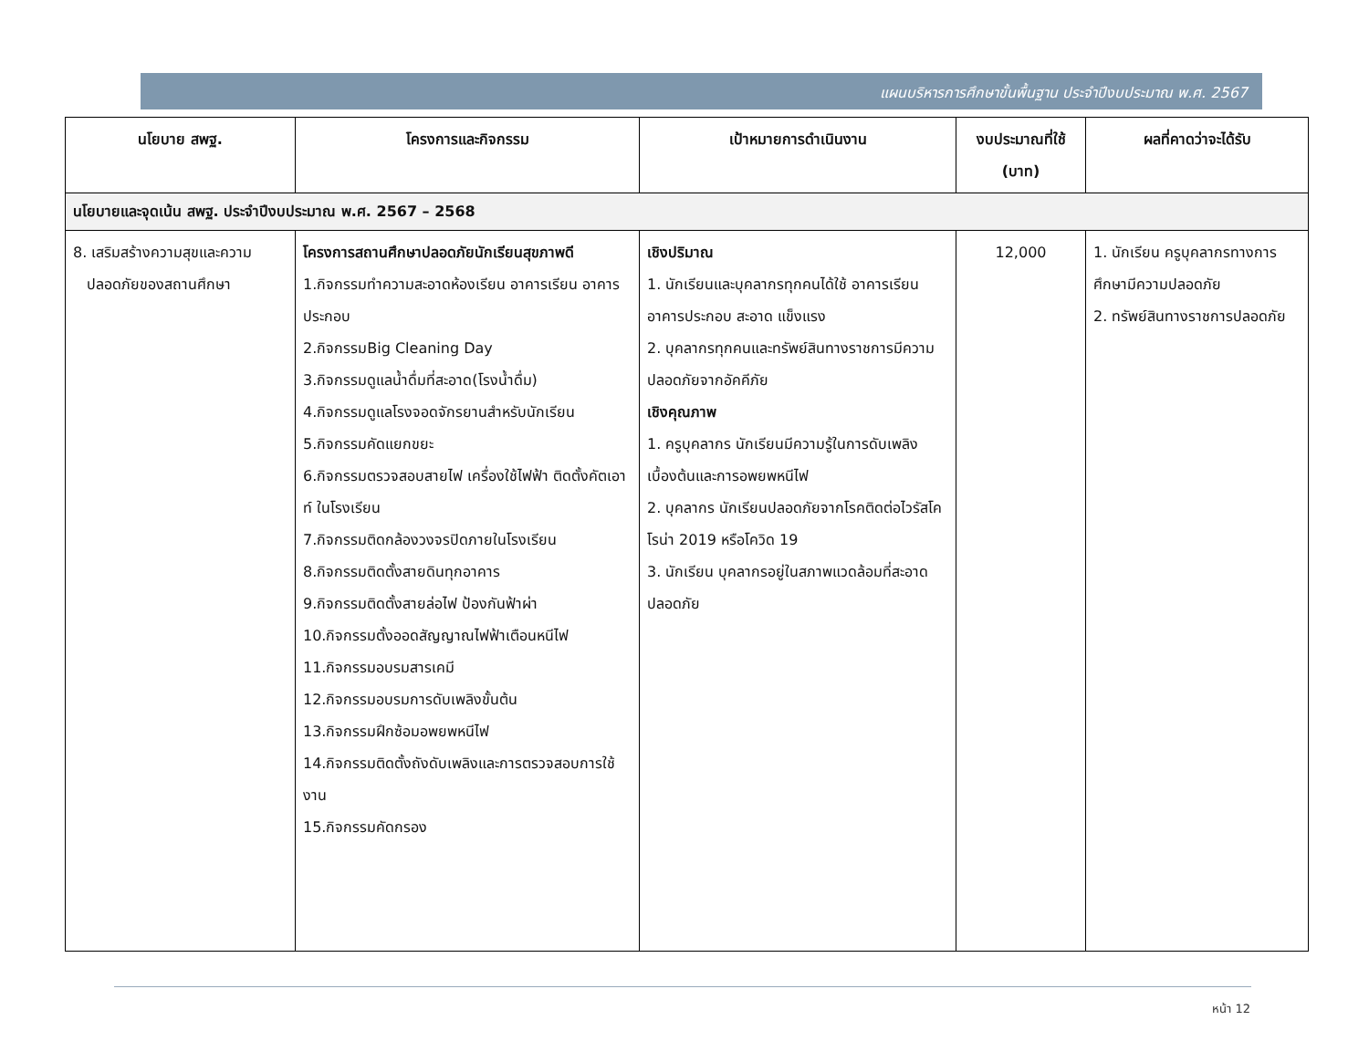แผนบริหารการศึกษาขั้นพื้นฐาน ประจำปีงบประมาณ พ.ศ. 2567
| นโยบาย สพฐ. | โครงการและกิจกรรม | เป้าหมายการดำเนินงาน | งบประมาณที่ใช้ (บาท) | ผลที่คาดว่าจะได้รับ |
| --- | --- | --- | --- | --- |
| นโยบายและจุดเน้น สพฐ. ประจำปีงบประมาณ พ.ศ. 2567 – 2568 | | | | |
| 8. เสริมสร้างความสุขและความ ปลอดภัยของสถานศึกษา | โครงการสถานศึกษาปลอดภัยนักเรียนสุขภาพดี 1.กิจกรรมทำความสะอาดห้องเรียน อาคารเรียน อาคารประกอบ 2.กิจกรรมBig Cleaning Day 3.กิจกรรมดูแลน้ำดื่มที่สะอาด(โรงน้ำดื่ม) 4.กิจกรรมดูแลโรงจอดจักรยานสำหรับนักเรียน 5.กิจกรรมคัดแยกขยะ 6.กิจกรรมตรวจสอบสายไฟ เครื่องใช้ไฟฟ้า ติดตั้งคัตเอาท์ ในโรงเรียน 7.กิจกรรมติดกล้องวงจรปิดภายในโรงเรียน 8.กิจกรรมติดตั้งสายดินทุกอาคาร 9.กิจกรรมติดตั้งสายล่อไฟ ป้องกันฟ้าผ่า 10.กิจกรรมตั้งออดสัญญาณไฟฟ้าเตือนหนีไฟ 11.กิจกรรมอบรมสารเคมี 12.กิจกรรมอบรมการดับเพลิงขั้นต้น 13.กิจกรรมฝึกซ้อมอพยพหนีไฟ 14.กิจกรรมติดตั้งถังดับเพลิงและการตรวจสอบการใช้งาน 15.กิจกรรมคัดกรอง | เชิงปริมาณ 1. นักเรียนและบุคลากรทุกคนได้ใช้ อาคารเรียน อาคารประกอบ สะอาด แข็งแรง 2. บุคลากรทุกคนและทรัพย์สินทางราชการมีความปลอดภัยจากอัคคีภัย เชิงคุณภาพ 1. ครูบุคลากร นักเรียนมีความรู้ในการดับเพลิงเบื้องต้นและการอพยพหนีไฟ 2. บุคลากร นักเรียนปลอดภัยจากโรคติดต่อไวรัสโคโรน่า 2019 หรือโควิด 19 3. นักเรียน บุคลากรอยู่ในสภาพแวดล้อมที่สะอาดปลอดภัย | 12,000 | 1. นักเรียน ครูบุคลากรทางการศึกษามีความปลอดภัย 2. ทรัพย์สินทางราชการปลอดภัย |
หน้า 12